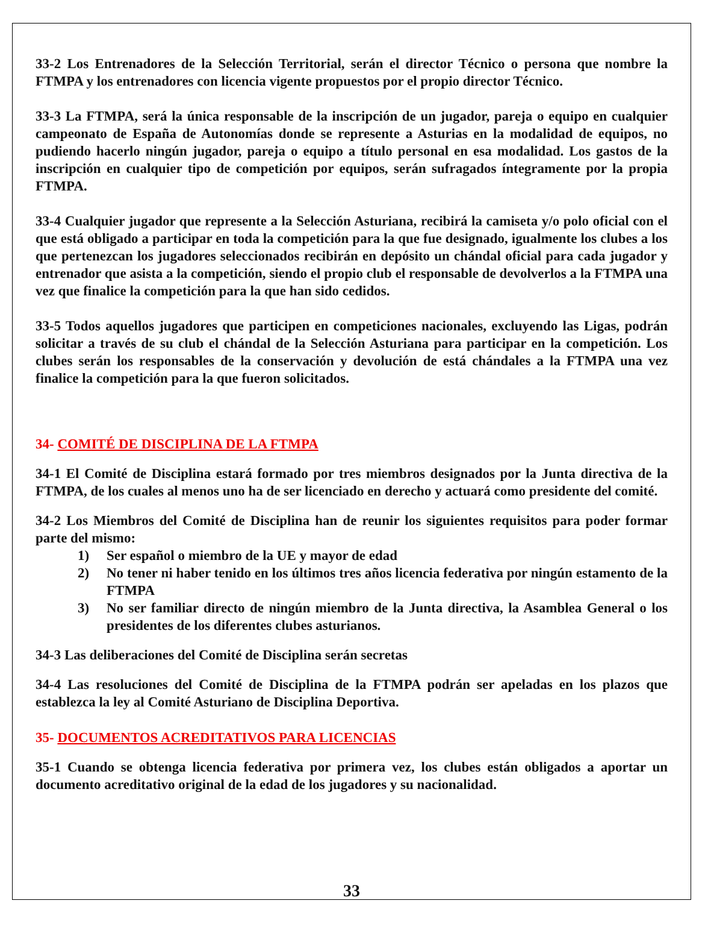33-2 Los Entrenadores de la Selección Territorial, serán el director Técnico o persona que nombre la FTMPA y los entrenadores con licencia vigente propuestos por el propio director Técnico.
33-3 La FTMPA, será la única responsable de la inscripción de un jugador, pareja o equipo en cualquier campeonato de España de Autonomías donde se represente a Asturias en la modalidad de equipos, no pudiendo hacerlo ningún jugador, pareja o equipo a título personal en esa modalidad. Los gastos de la inscripción en cualquier tipo de competición por equipos, serán sufragados íntegramente por la propia FTMPA.
33-4 Cualquier jugador que represente a la Selección Asturiana, recibirá la camiseta y/o polo oficial con el que está obligado a participar en toda la competición para la que fue designado, igualmente los clubes a los que pertenezcan los jugadores seleccionados recibirán en depósito un chándal oficial para cada jugador y entrenador que asista a la competición, siendo el propio club el responsable de devolverlos a la FTMPA una vez que finalice la competición para la que han sido cedidos.
33-5 Todos aquellos jugadores que participen en competiciones nacionales, excluyendo las Ligas, podrán solicitar a través de su club el chándal de la Selección Asturiana para participar en la competición. Los clubes serán los responsables de la conservación y devolución de está chándales a la FTMPA una vez finalice la competición para la que fueron solicitados.
34- COMITÉ DE DISCIPLINA DE LA FTMPA
34-1 El Comité de Disciplina estará formado por tres miembros designados por la Junta directiva de la FTMPA, de los cuales al menos uno ha de ser licenciado en derecho y actuará como presidente del comité.
34-2 Los Miembros del Comité de Disciplina han de reunir los siguientes requisitos para poder formar parte del mismo:
1) Ser español o miembro de la UE y mayor de edad
2) No tener ni haber tenido en los últimos tres años licencia federativa por ningún estamento de la FTMPA
3) No ser familiar directo de ningún miembro de la Junta directiva, la Asamblea General o los presidentes de los diferentes clubes asturianos.
34-3 Las deliberaciones del Comité de Disciplina serán secretas
34-4 Las resoluciones del Comité de Disciplina de la FTMPA podrán ser apeladas en los plazos que establezca la ley al Comité Asturiano de Disciplina Deportiva.
35- DOCUMENTOS ACREDITATIVOS PARA LICENCIAS
35-1 Cuando se obtenga licencia federativa por primera vez, los clubes están obligados a aportar un documento acreditativo original de la edad de los jugadores y su nacionalidad.
33